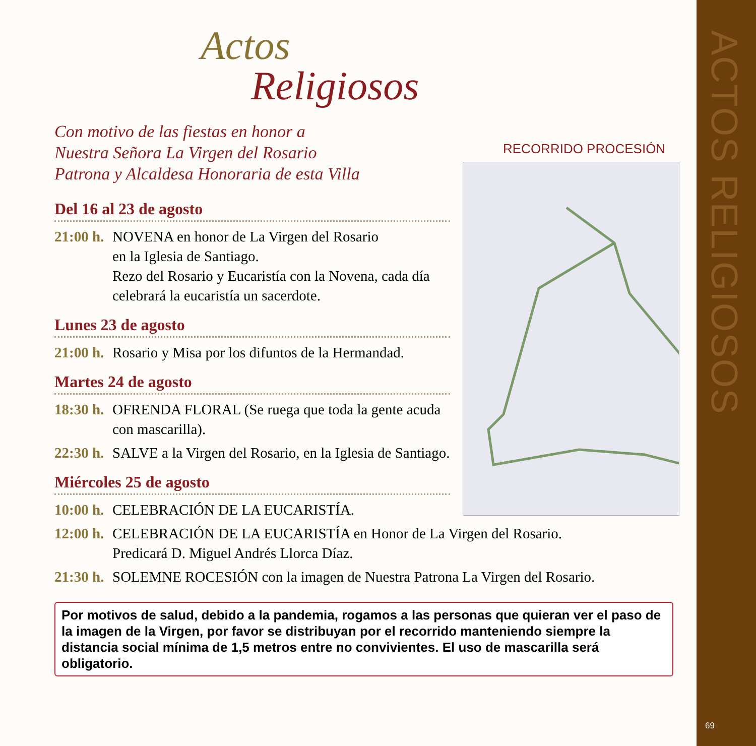ACTOS RELIGIOSOS
69
Actos
Religiosos
Con motivo de las fiestas en honor a
Nuestra Señora La Virgen del Rosario
Patrona y Alcaldesa Honoraria de esta Villa
Del 16 al 23 de agosto
21:00 h. NOVENA en honor de La Virgen del Rosario
en la Iglesia de Santiago.
Rezo del Rosario y Eucaristía con la Novena, cada día celebrará la eucaristía un sacerdote.
Lunes 23 de agosto
21:00 h. Rosario y Misa por los difuntos de la Hermandad.
Martes 24 de agosto
18:30 h. OFRENDA FLORAL (Se ruega que toda la gente acuda con mascarilla).
22:30 h. SALVE a la Virgen del Rosario, en la Iglesia de Santiago.
Miércoles 25 de agosto
10:00 h. CELEBRACIÓN DE LA EUCARISTÍA.
12:00 h. CELEBRACIÓN DE LA EUCARISTÍA en Honor de La Virgen del Rosario.
Predicará D. Miguel Andrés Llorca Díaz.
21:30 h. SOLEMNE ROCESIÓN con la imagen de Nuestra Patrona La Virgen del Rosario.
Por motivos de salud, debido a la pandemia, rogamos a las personas que quieran ver el paso de la imagen de la Virgen, por favor se distribuyan por el recorrido manteniendo siempre la distancia social mínima de 1,5 metros entre no convivientes. El uso de mascarilla será obligatorio.
RECORRIDO PROCESIÓN